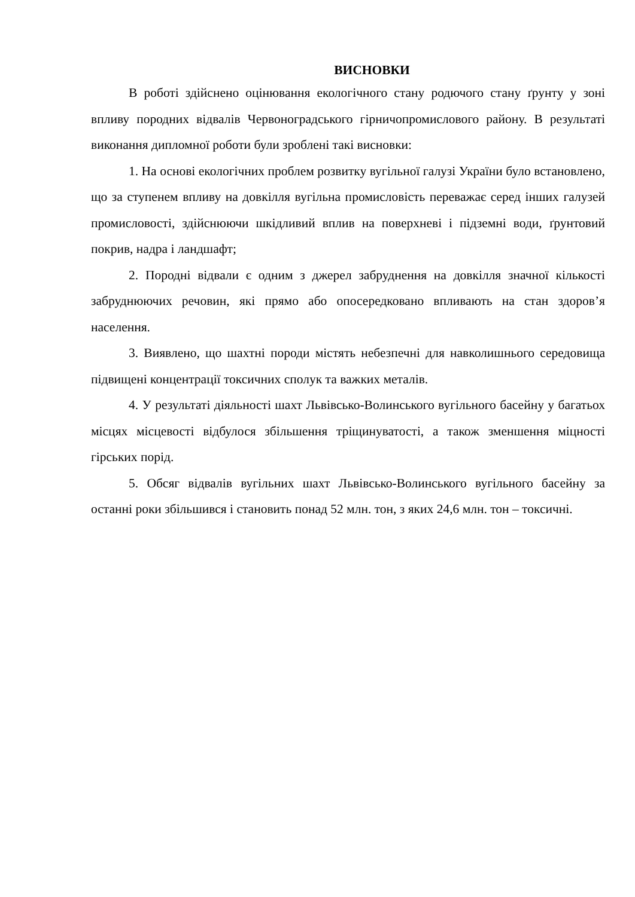ВИСНОВКИ
В роботі здійснено оцінювання екологічного стану родючого стану ґрунту у зоні впливу породних відвалів Червоноградського гірничопромислового району. В результаті виконання дипломної роботи були зроблені такі висновки:
1. На основі екологічних проблем розвитку вугільної галузі України було встановлено, що за ступенем впливу на довкілля вугільна промисловість переважає серед інших галузей промисловості, здійснюючи шкідливий вплив на поверхневі і підземні води, ґрунтовий покрив, надра і ландшафт;
2. Породні відвали є одним з джерел забруднення на довкілля значної кількості забруднюючих речовин, які прямо або опосередковано впливають на стан здоров’я населення.
3. Виявлено, що шахтні породи містять небезпечні для навколишнього середовища підвищені концентрації токсичних сполук та важких металів.
4. У результаті діяльності шахт Львівсько-Волинського вугільного басейну у багатьох місцях місцевості відбулося збільшення тріщинуватості, а також зменшення міцності гірських порід.
5. Обсяг відвалів вугільних шахт Львівсько-Волинського вугільного басейну за останні роки збільшився і становить понад 52 млн. тон, з яких 24,6 млн. тон – токсичні.